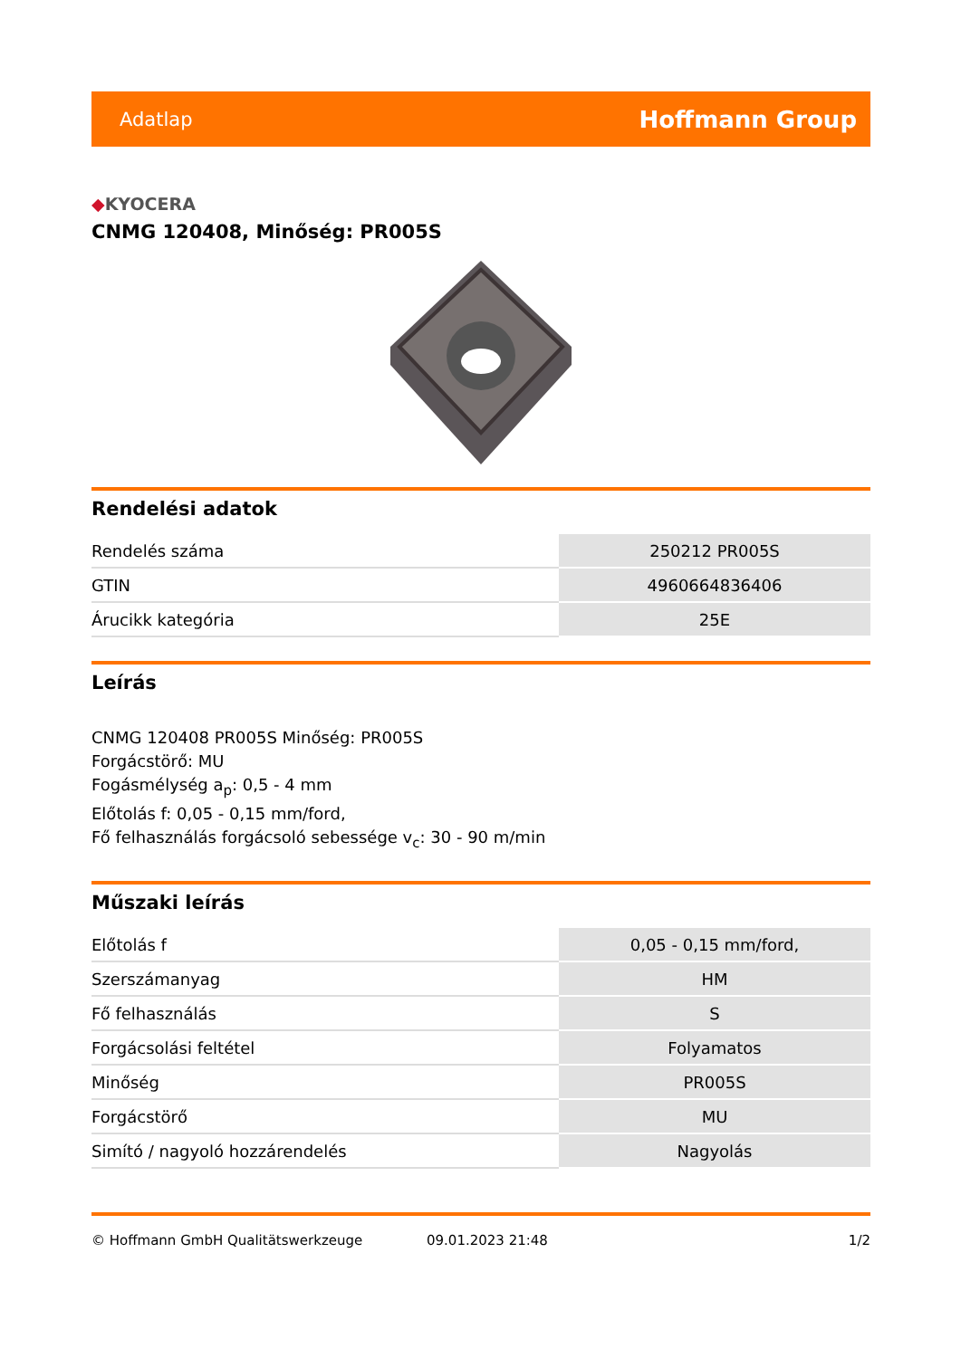Adatlap
Hoffmann Group
◆KYOCERA
CNMG 120408, Minőség: PR005S
Rendelési adatok
| Rendelés száma | 250212 PR005S |
| GTIN | 4960664836406 |
| Árucikk kategória | 25E |
Leírás
CNMG 120408 PR005S Minőség: PR005S
Forgácstörő: MU
Fogásmélység a<sub>p</sub>: 0,5 - 4 mm
Előtolás f: 0,05 - 0,15 mm/ford,
Fő felhasználás forgácsoló sebessége v<sub>c</sub>: 30 - 90 m/min
Műszaki leírás
| Előtolás f | 0,05 - 0,15 mm/ford, |
| Szerszámanyag | HM |
| Fő felhasználás | S |
| Forgácsolási feltétel | Folyamatos |
| Minőség | PR005S |
| Forgácstörő | MU |
| Simító / nagyoló hozzárendelés | Nagyolás |
© Hoffmann GmbH Qualitätswerkzeuge 09.01.2023 21:48 1/2